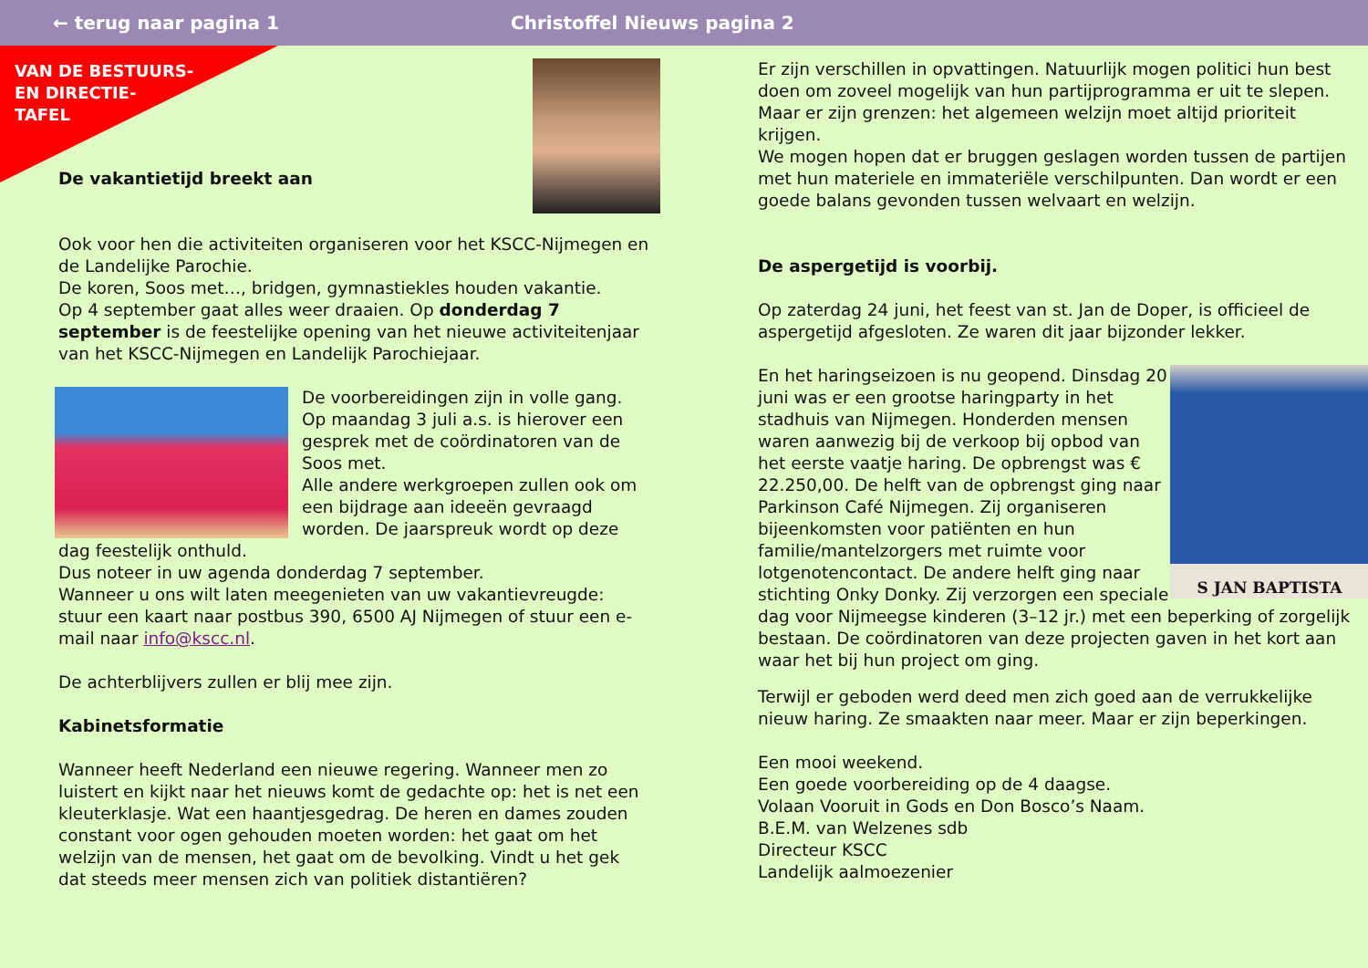← terug naar pagina 1 Christoffel Nieuws pagina 2
VAN DE BESTUURS-
EN DIRECTIE-
TAFEL
De vakantietijd breekt aan
Ook voor hen die activiteiten organiseren voor het KSCC-Nijmegen en de Landelijke Parochie.
De koren, Soos met…, bridgen, gymnastiekles houden vakantie.
Op 4 september gaat alles weer draaien. Op donderdag 7 september is de feestelijke opening van het nieuwe activiteitenjaar van het KSCC-Nijmegen en Landelijk Parochiejaar.
De voorbereidingen zijn in volle gang. Op maandag 3 juli a.s. is hierover een gesprek met de coördinatoren van de Soos met.
Alle andere werkgroepen zullen ook om een bijdrage aan ideeën gevraagd worden. De jaarspreuk wordt op deze dag feestelijk onthuld.
Dus noteer in uw agenda donderdag 7 september.
Wanneer u ons wilt laten meegenieten van uw vakantievreugde: stuur een kaart naar postbus 390, 6500 AJ Nijmegen of stuur een e-mail naar info@kscc.nl.
De achterblijvers zullen er blij mee zijn.
Kabinetsformatie
Wanneer heeft Nederland een nieuwe regering. Wanneer men zo luistert en kijkt naar het nieuws komt de gedachte op: het is net een kleuterklasje. Wat een haantjesgedrag. De heren en dames zouden constant voor ogen gehouden moeten worden: het gaat om het welzijn van de mensen, het gaat om de bevolking. Vindt u het gek dat steeds meer mensen zich van politiek distantiëren?
Er zijn verschillen in opvattingen. Natuurlijk mogen politici hun best doen om zoveel mogelijk van hun partijprogramma er uit te slepen. Maar er zijn grenzen: het algemeen welzijn moet altijd prioriteit krijgen.
We mogen hopen dat er bruggen geslagen worden tussen de partijen met hun materiele en immateriële verschilpunten. Dan wordt er een goede balans gevonden tussen welvaart en welzijn.
De aspergetijd is voorbij.
Op zaterdag 24 juni, het feest van st. Jan de Doper, is officieel de aspergetijd afgesloten. Ze waren dit jaar bijzonder lekker.
S JAN BAPTISTA
En het haringseizoen is nu geopend. Dinsdag 20 juni was er een grootse haringparty in het stadhuis van Nijmegen. Honderden mensen waren aanwezig bij de verkoop bij opbod van het eerste vaatje haring. De opbrengst was € 22.250,00. De helft van de opbrengst ging naar Parkinson Café Nijmegen. Zij organiseren bijeenkomsten voor patiënten en hun familie/mantelzorgers met ruimte voor lotgenotencontact. De andere helft ging naar stichting Onky Donky. Zij verzorgen een speciale dag voor Nijmeegse kinderen (3–12 jr.) met een beperking of zorgelijk bestaan. De coördinatoren van deze projecten gaven in het kort aan waar het bij hun project om ging.
Terwijl er geboden werd deed men zich goed aan de verrukkelijke nieuw haring. Ze smaakten naar meer. Maar er zijn beperkingen.
Een mooi weekend.
Een goede voorbereiding op de 4 daagse.
Volaan Vooruit in Gods en Don Bosco’s Naam.
B.E.M. van Welzenes sdb
Directeur KSCC
Landelijk aalmoezenier